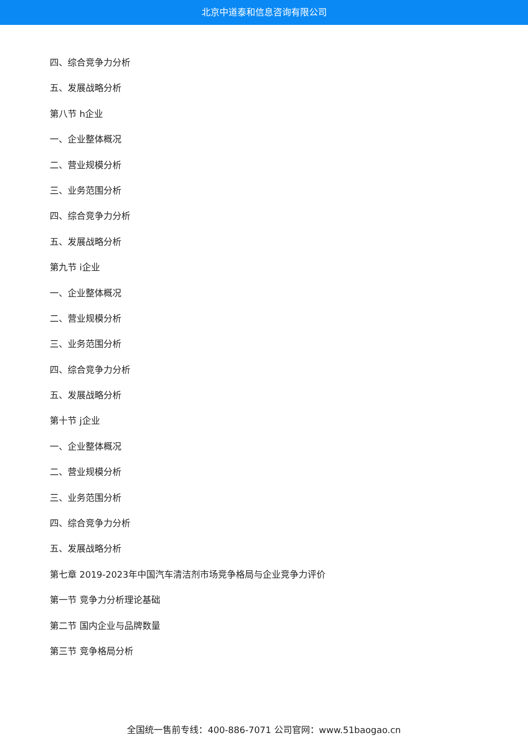北京中道泰和信息咨询有限公司
四、综合竞争力分析
五、发展战略分析
第八节 h企业
一、企业整体概况
二、营业规模分析
三、业务范围分析
四、综合竞争力分析
五、发展战略分析
第九节 i企业
一、企业整体概况
二、营业规模分析
三、业务范围分析
四、综合竞争力分析
五、发展战略分析
第十节 j企业
一、企业整体概况
二、营业规模分析
三、业务范围分析
四、综合竞争力分析
五、发展战略分析
第七章 2019-2023年中国汽车清洁剂市场竞争格局与企业竞争力评价
第一节 竞争力分析理论基础
第二节 国内企业与品牌数量
第三节 竞争格局分析
全国统一售前专线：400-886-7071 公司官网：www.51baogao.cn